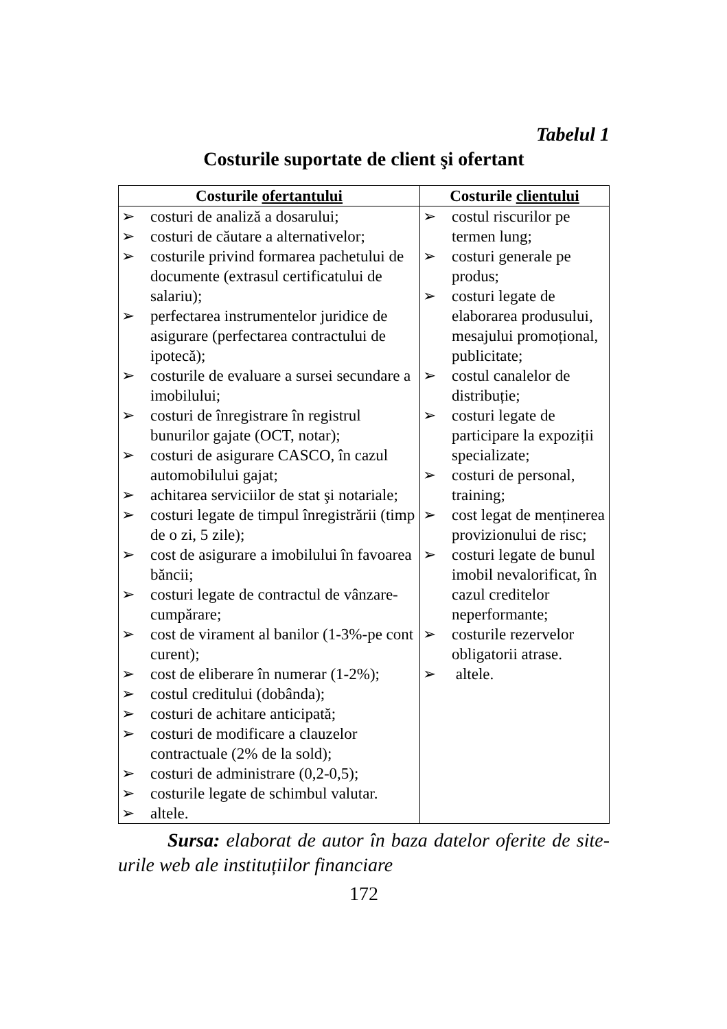Tabelul 1
Costurile suportate de client şi ofertant
| Costurile ofertantului | Costurile clientului |
| --- | --- |
| ➢ costuri de analiză a dosarului; ➢ costuri de căutare a alternativelor; ➢ costurile privind formarea pachetului de documente (extrasul certificatului de salariu); ➢ perfectarea instrumentelor juridice de asigurare (perfectarea contractului de ipotecă); ➢ costurile de evaluare a sursei secundare a imobilului; ➢ costuri de înregistrare în registrul bunurilor gajate (OCT, notar); ➢ costuri de asigurare CASCO, în cazul automobilului gajat; ➢ achitarea serviciilor de stat şi notariale; ➢ costuri legate de timpul înregistrării (timp de o zi, 5 zile); ➢ cost de asigurare a imobilului în favoarea băncii; ➢ costuri legate de contractul de vânzare-cumpărare; ➢ cost de virament al banilor (1-3%-pe cont curent); ➢ cost de eliberare în numerar (1-2%); ➢ costul creditului (dobânda); ➢ costuri de achitare anticipată; ➢ costuri de modificare a clauzelor contractuale (2% de la sold); ➢ costuri de administrare (0,2-0,5); ➢ costurile legate de schimbul valutar. ➢ altele. | ➢ costul riscurilor pe termen lung; ➢ costuri generale pe produs; ➢ costuri legate de elaborarea produsului, mesajului promoțional, publicitate; ➢ costul canalelor de distribuție; ➢ costuri legate de participare la expoziții specializate; ➢ costuri de personal, training; ➢ cost legat de menținerea provizionului de risc; ➢ costuri legate de bunul imobil nevalorificat, în cazul creditelor neperformante; ➢ costurile rezervelor obligatorii atrase. ➢ altele. |
Sursa: elaborat de autor în baza datelor oferite de site-urile web ale instituțiilor financiare
172